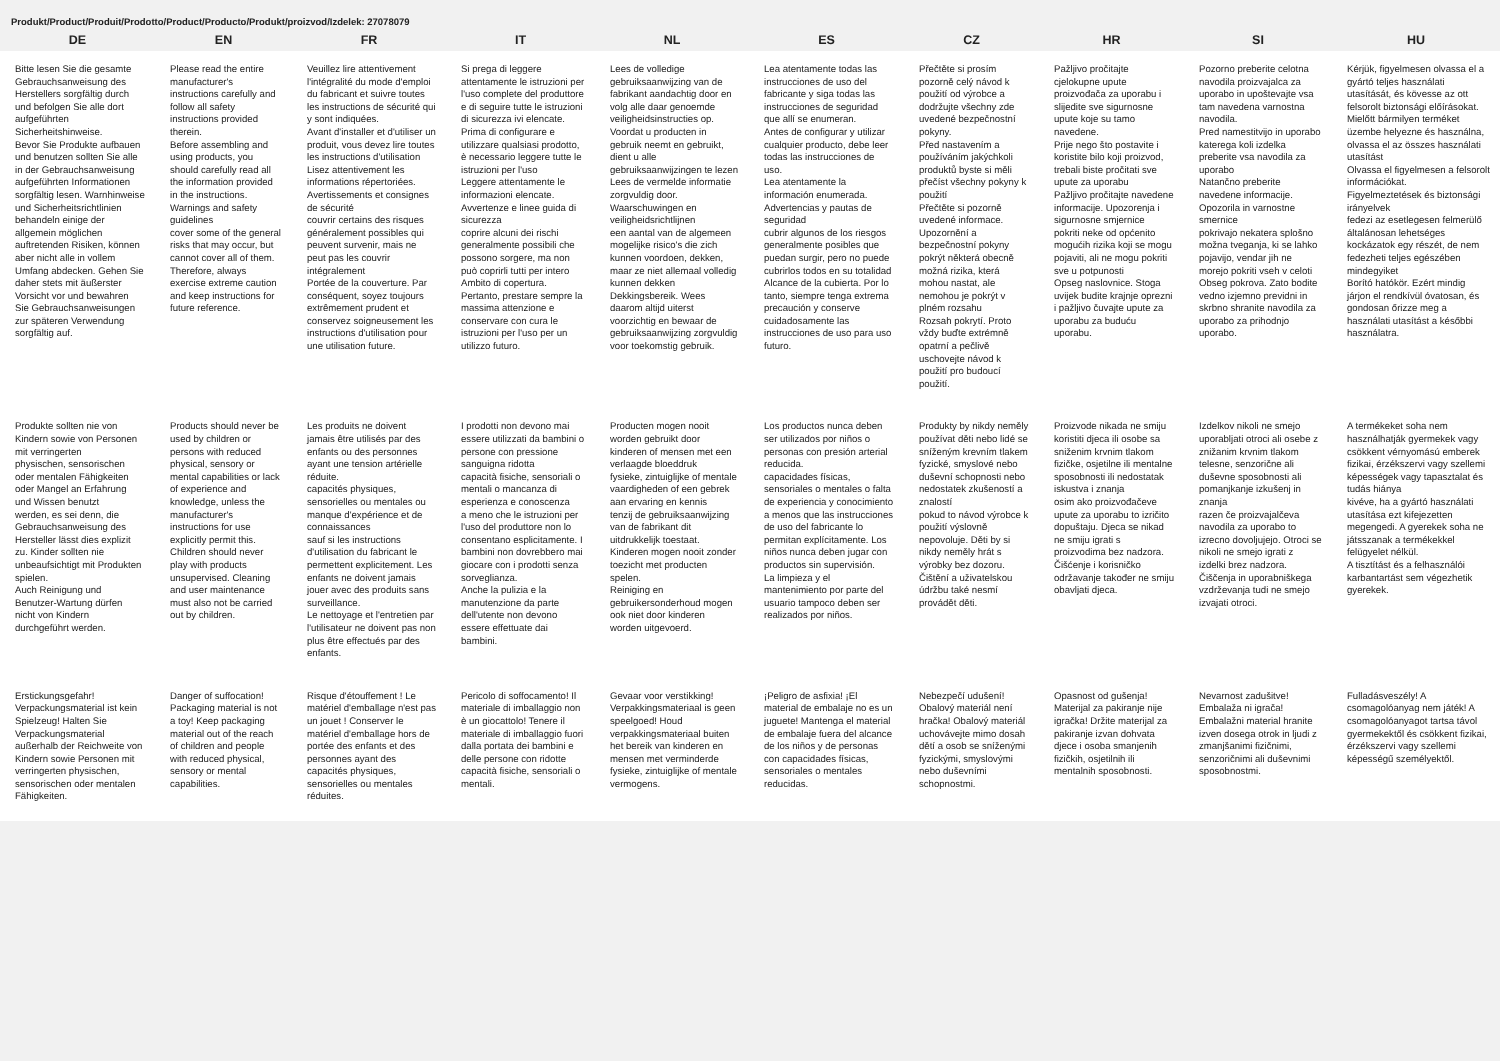Produkt/Product/Produit/Prodotto/Product/Producto/Produkt/proizvod/Izdelek: 27078079
| DE | EN | FR | IT | NL | ES | CZ | HR | SI | HU |
| --- | --- | --- | --- | --- | --- | --- | --- | --- | --- |
| Bitte lesen Sie die gesamte Gebrauchsanweisung des Herstellers sorgfältig durch und befolgen Sie alle dort aufgeführten Sicherheitshinweise. Bevor Sie Produkte aufbauen und benutzen sollten Sie alle in der Gebrauchsanweisung aufgeführten Informationen sorgfältig lesen. Warnhinweise und Sicherheitsrichtlinien behandeln einige der allgemein möglichen auftretenden Risiken, können aber nicht alle in vollem Umfang abdecken. Gehen Sie daher stets mit äußerster Vorsicht vor und bewahren Sie Gebrauchsanweisungen zur späteren Verwendung sorgfältig auf. | Please read the entire manufacturer's instructions carefully and follow all safety instructions provided therein. Before assembling and using products, you should carefully read all the information provided in the instructions. Warnings and safety guidelines cover some of the general risks that may occur, but cannot cover all of them. Therefore, always exercise extreme caution and keep instructions for future reference. | Veuillez lire attentivement l'intégralité du mode d'emploi du fabricant et suivre toutes les instructions de sécurité qui y sont indiquées. Avant d'installer et d'utiliser un produit, vous devez lire toutes les instructions d'utilisation Lisez attentivement les informations répertoriées. Avertissements et consignes de sécurité couvrir certains des risques généralement possibles qui peuvent survenir, mais ne peut pas les couvrir intégralement Portée de la couverture. Par conséquent, soyez toujours extrêmement prudent et conservez soigneusement les instructions d'utilisation pour une utilisation future. | Si prega di leggere attentamente le istruzioni per l'uso complete del produttore e di seguire tutte le istruzioni di sicurezza ivi elencate. Prima di configurare e utilizzare qualsiasi prodotto, è necessario leggere tutte le istruzioni per l'uso Leggere attentamente le informazioni elencate. Avvertenze e linee guida di sicurezza coprire alcuni dei rischi generalmente possibili che possono sorgere, ma non può coprirli tutti per intero Ambito di copertura. Pertanto, prestare sempre la massima attenzione e conservare con cura le istruzioni per l'uso per un utilizzo futuro. | Lees de volledige gebruiksaanwijzing van de fabrikant aandachtig door en volg alle daar genoemde veiligheidsinstructies op. Voordat u producten in gebruik neemt en gebruikt, dient u alle gebruiksaanwijzingen te lezen Lees de vermelde informatie zorgvuldig door. Waarschuwingen en veiligheidsrichtlijnen een aantal van de algemeen mogelijke risico's die zich kunnen voordoen, dekken, maar ze niet allemaal volledig kunnen dekken Dekkingsbereik. Wees daarom altijd uiterst voorzichtig en bewaar de gebruiksaanwijzing zorgvuldig voor toekomstig gebruik. | Lea atentamente todas las instrucciones de uso del fabricante y siga todas las instrucciones de seguridad que allí se enumeran. Antes de configurar y utilizar cualquier producto, debe leer todas las instrucciones de uso. Lea atentamente la información enumerada. Advertencias y pautas de seguridad cubrir algunos de los riesgos generalmente posibles que puedan surgir, pero no puede cubrirlos todos en su totalidad Alcance de la cubierta. Por lo tanto, siempre tenga extrema precaución y conserve cuidadosamente las instrucciones de uso para uso futuro. | Přečtěte si prosím pozorně celý návod k použití od výrobce a dodržujte všechny zde uvedené bezpečnostní pokyny. Před nastavením a používáním jakýchkoli produktů byste si měli přečíst všechny pokyny k použití Přečtěte si pozorně uvedené informace. Upozornění a bezpečnostní pokyny pokrýt některá obecně možná rizika, která mohou nastat, ale nemohou je pokrýt v plném rozsahu Rozsah pokrytí. Proto vždy buďte extrémně opatrní a pečlivě uschovejte návod k použití pro budoucí použití. | Pažljivo pročitajte cjelokupne upute proizvođača za uporabu i slijedite sve sigurnosne upute koje su tamo navedene. Prije nego što postavite i koristite bilo koji proizvod, trebali biste pročitati sve upute za uporabu Pažljivo pročitajte navedene informacije. Upozorenja i sigurnosne smjernice pokriti neke od općenito mogućih rizika koji se mogu pojaviti, ali ne mogu pokriti sve u potpunosti Opseg naslovnice. Stoga uvijek budite krajnje oprezni i pažljivo čuvajte upute za uporabu za buduću uporabu. | Pozorno preberite celotna navodila proizvajalca za uporabo in upoštevajte vsa tam navedena varnostna navodila. Pred namestitvijo in uporabo katerega koli izdelka preberite vsa navodila za uporabo Natančno preberite navedene informacije. Opozorila in varnostne smernice pokrivajo nekatera splošno možna tveganja, ki se lahko pojavijo, vendar jih ne morejo pokriti vseh v celoti Obseg pokrova. Zato bodite vedno izjemno previdni in skrbno shranite navodila za uporabo za prihodnjo uporabo. | Kérjük, figyelmesen olvassa el a gyártó teljes használati utasítását, és kövesse az ott felsorolt biztonsági előírásokat. Mielőtt bármilyen terméket üzembe helyezne és használna, olvassa el az összes használati utasítást Olvassa el figyelmesen a felsorolt információkat. Figyelmeztetések és biztonsági irányelvek fedezi az esetlegesen felmerülő általánosan lehetséges kockázatok egy részét, de nem fedezheti teljes egészében mindegyiket Borító hatókör. Ezért mindig járjon el rendkívül óvatosan, és gondosan őrizze meg a használati utasítást a későbbi használatra. |
| Produkte sollten nie von Kindern sowie von Personen mit verringerten physischen, sensorischen oder mentalen Fähigkeiten oder Mangel an Erfahrung und Wissen benutzt werden, es sei denn, die Gebrauchsanweisung des Hersteller lässt dies explizit zu. Kinder sollten nie unbeaufsichtigt mit Produkten spielen. Auch Reinigung und Benutzer-Wartung dürfen nicht von Kindern durchgeführt werden. | Products should never be used by children or persons with reduced physical, sensory or mental capabilities or lack of experience and knowledge, unless the manufacturer's instructions for use explicitly permit this. Children should never play with products unsupervised. Cleaning and user maintenance must also not be carried out by children. | Les produits ne doivent jamais être utilisés par des enfants ou des personnes ayant une tension artérielle réduite. capacités physiques, sensorielles ou mentales ou manque d'expérience et de connaissances sauf si les instructions d'utilisation du fabricant le permettent explicitement. Les enfants ne doivent jamais jouer avec des produits sans surveillance. Le nettoyage et l'entretien par l'utilisateur ne doivent pas non plus être effectués par des enfants. | I prodotti non devono mai essere utilizzati da bambini o persone con pressione sanguigna ridotta capacità fisiche, sensoriali o mentali o mancanza di esperienza e conoscenza a meno che le istruzioni per l'uso del produttore non lo consentano esplicitamente. I bambini non dovrebbero mai giocare con i prodotti senza sorveglianza. Anche la pulizia e la manutenzione da parte dell'utente non devono essere effettuate dai bambini. | Producten mogen nooit worden gebruikt door kinderen of mensen met een verlaagde bloeddruk fysieke, zintuiglijke of mentale vaardigheden of een gebrek aan ervaring en kennis tenzij de gebruiksaanwijzing van de fabrikant dit uitdrukkelijk toestaat. Kinderen mogen nooit zonder toezicht met producten spelen. Reiniging en gebruikersonderhoud mogen ook niet door kinderen worden uitgevoerd. | Los productos nunca deben ser utilizados por niños o personas con presión arterial reducida. capacidades físicas, sensoriales o mentales o falta de experiencia y conocimiento a menos que las instrucciones de uso del fabricante lo permitan explícitamente. Los niños nunca deben jugar con productos sin supervisión. La limpieza y el mantenimiento por parte del usuario tampoco deben ser realizados por niños. | Produkty by nikdy neměly používat děti nebo lidé se sníženým krevním tlakem fyzické, smyslové nebo duševní schopnosti nebo nedostatek zkušeností a znalostí pokud to návod výrobce k použití výslovně nepovoluje. Děti by si nikdy neměly hrát s výrobky bez dozoru. Čištění a uživatelskou údržbu také nesmí provádět děti. | Proizvode nikada ne smiju koristiti djeca ili osobe sa sniženim krvnim tlakom fizičke, osjetilne ili mentalne sposobnosti ili nedostatak iskustva i znanja osim ako proizvođačeve upute za uporabu to izričito dopuštaju. Djeca se nikad ne smiju igrati s proizvodima bez nadzora. Čišćenje i korisničko održavanje također ne smiju obavljati djeca. | Izdelkov nikoli ne smejo uporabljati otroci ali osebe z znižanim krvnim tlakom telesne, senzorične ali duševne sposobnosti ali pomanjkanje izkušenj in znanja razen če proizvajalčeva navodila za uporabo to izrecno dovoljujejo. Otroci se nikoli ne smejo igrati z izdelki brez nadzora. Čiščenja in uporabniškega vzdrževanja tudi ne smejo izvajati otroci. | A termékeket soha nem használhatják gyermekek vagy csökkent vérnyomású emberek fizikai, érzékszervi vagy szellemi képességek vagy tapasztalat és tudás hiánya kivéve, ha a gyártó használati utasítása ezt kifejezetten megengedi. A gyerekek soha ne játsszanak a termékekkel felügyelet nélkül. A tisztítást és a felhasználói karbantartást sem végezhetik gyerekek. |
| Erstickungsgefahr! Verpackungsmaterial ist kein Spielzeug! Halten Sie Verpackungsmaterial außerhalb der Reichweite von Kindern sowie Personen mit verringerten physischen, sensorischen oder mentalen Fähigkeiten. | Danger of suffocation! Packaging material is not a toy! Keep packaging material out of the reach of children and people with reduced physical, sensory or mental capabilities. | Risque d'étouffement ! Le matériel d'emballage n'est pas un jouet ! Conserver le matériel d'emballage hors de portée des enfants et des personnes ayant des capacités physiques, sensorielles ou mentales réduites. | Pericolo di soffocamento! Il materiale di imballaggio non è un giocattolo! Tenere il materiale di imballaggio fuori dalla portata dei bambini e delle persone con ridotte capacità fisiche, sensoriali o mentali. | Gevaar voor verstikking! Verpakkingsmateriaal is geen speelgoed! Houd verpakkingsmateriaal buiten het bereik van kinderen en mensen met verminderde fysieke, zintuiglijke of mentale vermogens. | ¡Peligro de asfixia! ¡El material de embalaje no es un juguete! Mantenga el material de embalaje fuera del alcance de los niños y de personas con capacidades físicas, sensoriales o mentales reducidas. | Nebezpečí udušení! Obalový materiál není hračka! Obalový materiál uchovávejte mimo dosah dětí a osob se sníženými fyzickými, smyslovými nebo duševními schopnostmi. | Opasnost od gušenja! Materijal za pakiranje nije igračka! Držite materijal za pakiranje izvan dohvata djece i osoba smanjenih fizičkih, osjetilnih ili mentalnih sposobnosti. | Nevarnost zadušitve! Embalaža ni igrača! Embalažni material hranite izven dosega otrok in ljudi z zmanjšanimi fizičnimi, senzoričnimi ali duševnimi sposobnostmi. | Fulladásveszély! A csomagolóanyag nem játék! A csomagolóanyagot tartsa távol gyermekektől és csökkent fizikai, érzékszervi vagy szellemi képességű személyektől. |